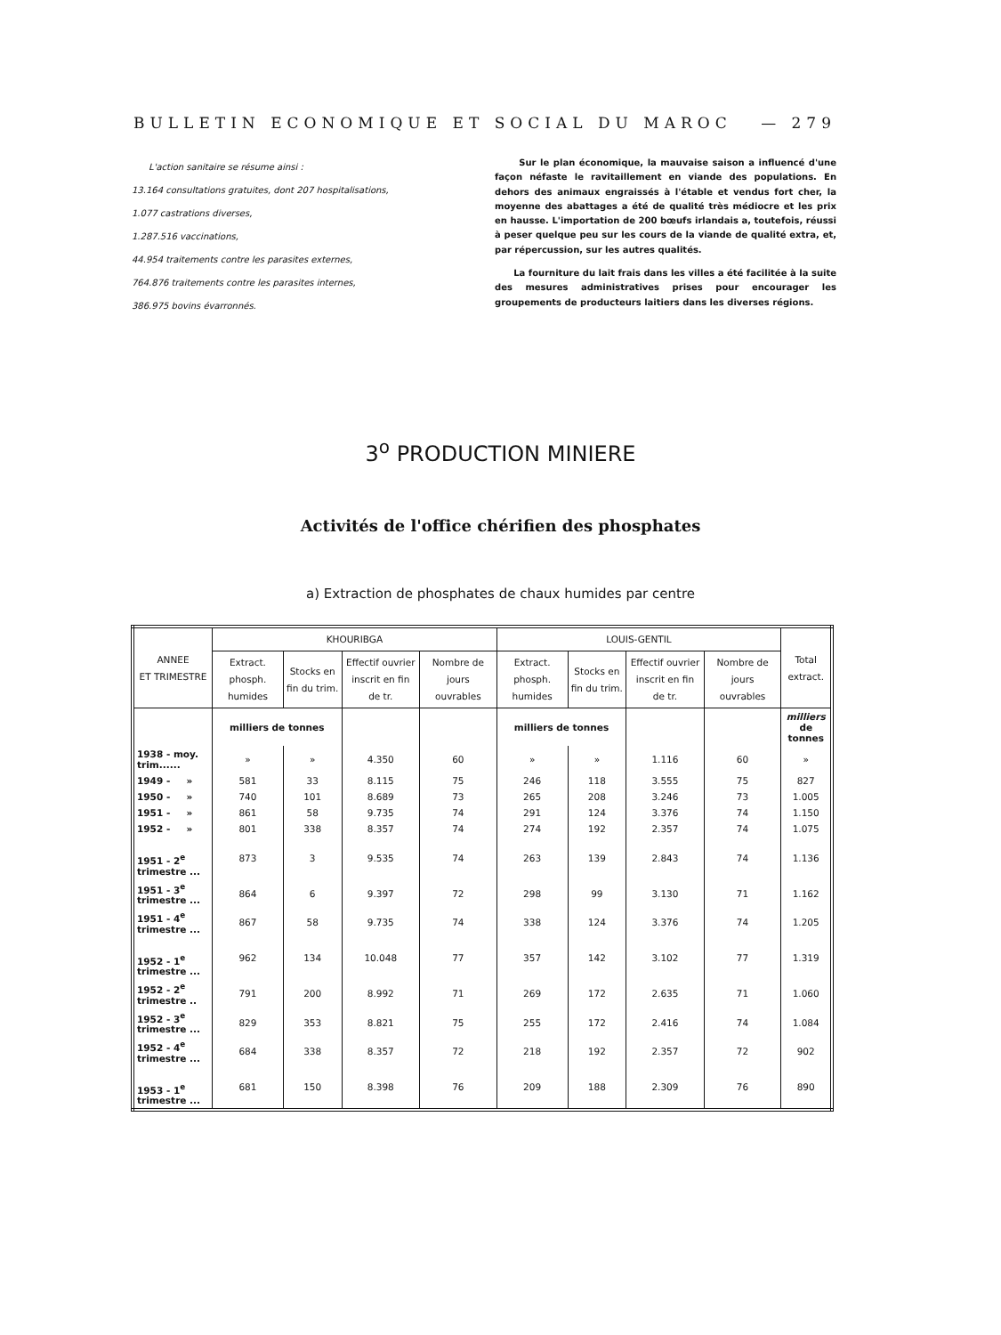BULLETIN ECONOMIQUE ET SOCIAL DU MAROC — 279
L'action sanitaire se résume ainsi :
13.164 consultations gratuites, dont 207 hospitalisations,
1.077 castrations diverses,
1.287.516 vaccinations,
44.954 traitements contre les parasites externes,
764.876 traitements contre les parasites internes,
386.975 bovins évarronnés.
Sur le plan économique, la mauvaise saison a influencé d'une façon néfaste le ravitaillement en viande des populations. En dehors des animaux engraissés à l'étable et vendus fort cher, la moyenne des abattages a été de qualité très médiocre et les prix en hausse. L'importation de 200 bœufs irlandais a, toutefois, réussi à peser quelque peu sur les cours de la viande de qualité extra, et, par répercussion, sur les autres qualités.
La fourniture du lait frais dans les villes a été facilitée à la suite des mesures administratives prises pour encourager les groupements de producteurs laitiers dans les diverses régions.
3<sup>o</sup> PRODUCTION MINIERE
Activités de l'office chérifien des phosphates
a) Extraction de phosphates de chaux humides par centre
| ANNEE ET TRIMESTRE | KHOURIBGA | | | | LOUIS-GENTIL | | | | Total extract. |
| --- | --- | --- | --- | --- | --- | --- | --- | --- | --- |
| | Extract. phosph. humides | Stocks en fin du trim. | Effectif ouvrier inscrit en fin de tr. | Nombre de jours ouvrables | Extract. phosph. humides | Stocks en fin du trim. | Effectif ouvrier inscrit en fin de tr. | Nombre de jours ouvrables | |
| | milliers de tonnes | | | | milliers de tonnes | | | | milliers de tonnes |
| 1938 - moy. trim...... | » | » | 4.350 | 60 | » | » | 1.116 | 60 | » |
| 1949 - » | 581 | 33 | 8.115 | 75 | 246 | 118 | 3.555 | 75 | 827 |
| 1950 - » | 740 | 101 | 8.689 | 73 | 265 | 208 | 3.246 | 73 | 1.005 |
| 1951 - » | 861 | 58 | 9.735 | 74 | 291 | 124 | 3.376 | 74 | 1.150 |
| 1952 - » | 801 | 338 | 8.357 | 74 | 274 | 192 | 2.357 | 74 | 1.075 |
| 1951 - 2<sup>e</sup> trimestre ... | 873 | 3 | 9.535 | 74 | 263 | 139 | 2.843 | 74 | 1.136 |
| 1951 - 3<sup>e</sup> trimestre ... | 864 | 6 | 9.397 | 72 | 298 | 99 | 3.130 | 71 | 1.162 |
| 1951 - 4<sup>e</sup> trimestre ... | 867 | 58 | 9.735 | 74 | 338 | 124 | 3.376 | 74 | 1.205 |
| 1952 - 1<sup>e</sup> trimestre ... | 962 | 134 | 10.048 | 77 | 357 | 142 | 3.102 | 77 | 1.319 |
| 1952 - 2<sup>e</sup> trimestre .. | 791 | 200 | 8.992 | 71 | 269 | 172 | 2.635 | 71 | 1.060 |
| 1952 - 3<sup>e</sup> trimestre ... | 829 | 353 | 8.821 | 75 | 255 | 172 | 2.416 | 74 | 1.084 |
| 1952 - 4<sup>e</sup> trimestre ... | 684 | 338 | 8.357 | 72 | 218 | 192 | 2.357 | 72 | 902 |
| 1953 - 1<sup>e</sup> trimestre ... | 681 | 150 | 8.398 | 76 | 209 | 188 | 2.309 | 76 | 890 |